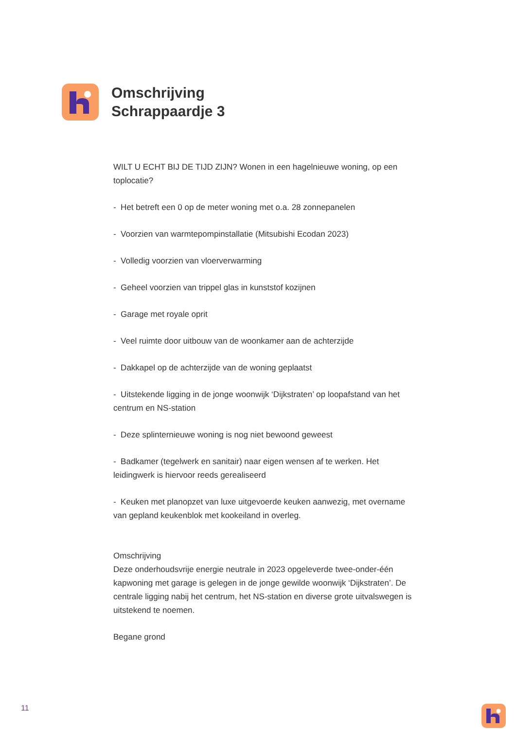Omschrijving
Schrappaardje 3
WILT U ECHT BIJ DE TIJD ZIJN? Wonen in een hagelnieuwe woning, op een toplocatie?
- Het betreft een 0 op de meter woning met o.a. 28 zonnepanelen
- Voorzien van warmtepompinstallatie (Mitsubishi Ecodan 2023)
- Volledig voorzien van vloerverwarming
- Geheel voorzien van trippel glas in kunststof kozijnen
- Garage met royale oprit
- Veel ruimte door uitbouw van de woonkamer aan de achterzijde
- Dakkapel op de achterzijde van de woning geplaatst
- Uitstekende ligging in de jonge woonwijk ‘Dijkstraten’ op loopafstand van het centrum en NS-station
- Deze splinternieuwe woning is nog niet bewoond geweest
- Badkamer (tegelwerk en sanitair) naar eigen wensen af te werken. Het leidingwerk is hiervoor reeds gerealiseerd
- Keuken met planopzet van luxe uitgevoerde keuken aanwezig, met overname van gepland keukenblok met kookeiland in overleg.
Omschrijving
Deze onderhoudsvrije energie neutrale in 2023 opgeleverde twee-onder-één kapwoning met garage is gelegen in de jonge gewilde woonwijk ‘Dijkstraten’. De centrale ligging nabij het centrum, het NS-station en diverse grote uitvalswegen is uitstekend te noemen.
Begane grond
11